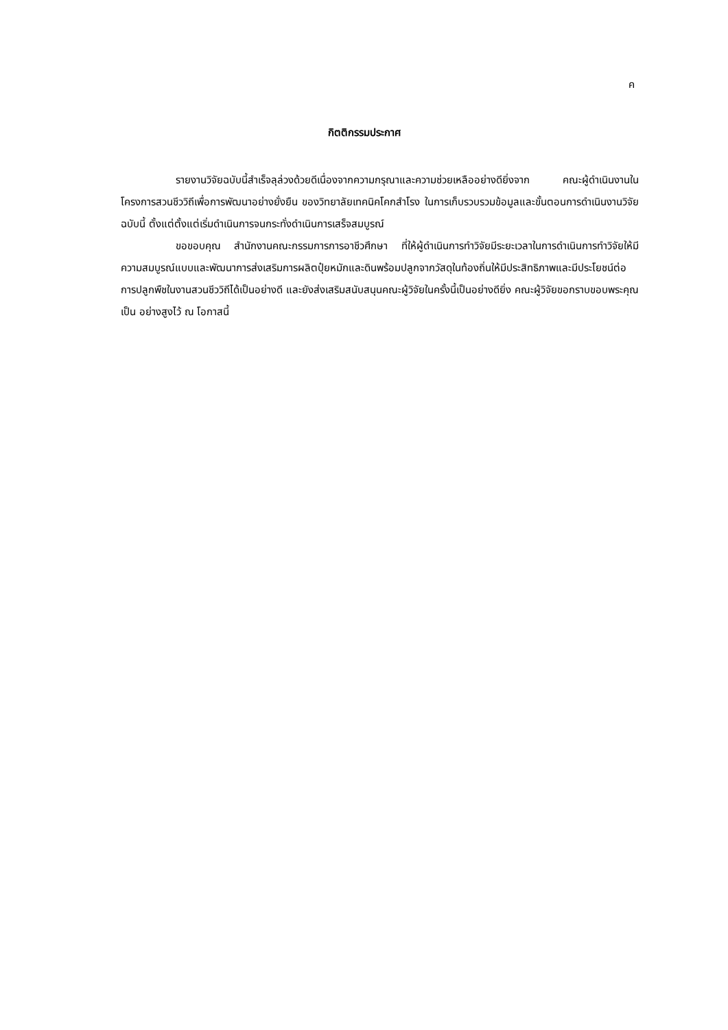ค
กิตติกรรมประกาศ
รายงานวิจัยฉบับนี้สำเร็จลุล่วงด้วยดีเนื่องจากความกรุณาและความช่วยเหลืออย่างดียิ่งจาก คณะผู้ดำเนินงานในโครงการสวนชีววิถีเพื่อการพัฒนาอย่างยั่งยืน ของวิทยาลัยเทคนิคโคกสำโรง ในการเก็บรวบรวมข้อมูลและขั้นตอนการดำเนินงานวิจัยฉบับนี้ ตั้งแต่ตั้งแต่เริ่มดำเนินการจนกระทั่งดำเนินการเสร็จสมบูรณ์
ขอขอบคุณ สำนักงานคณะกรรมการการอาชีวศึกษา ที่ให้ผู้ดำเนินการทำวิจัยมีระยะเวลาในการดำเนินการทำวิจัยให้มีความสมบูรณ์แบบและพัฒนาการส่งเสริมการผลิตปุ๋ยหมักและดินพร้อมปลูกจากวัสดุในท้องถิ่นให้มีประสิทธิภาพและมีประโยชน์ต่อการปลูกพืชในงานสวนชีววิถีได้เป็นอย่างดี และยังส่งเสริมสนับสนุนคณะผู้วิจัยในครั้งนี้เป็นอย่างดียิ่ง คณะผู้วิจัยขอกราบขอบพระคุณเป็น อย่างสูงไว้ ณ โอกาสนี้